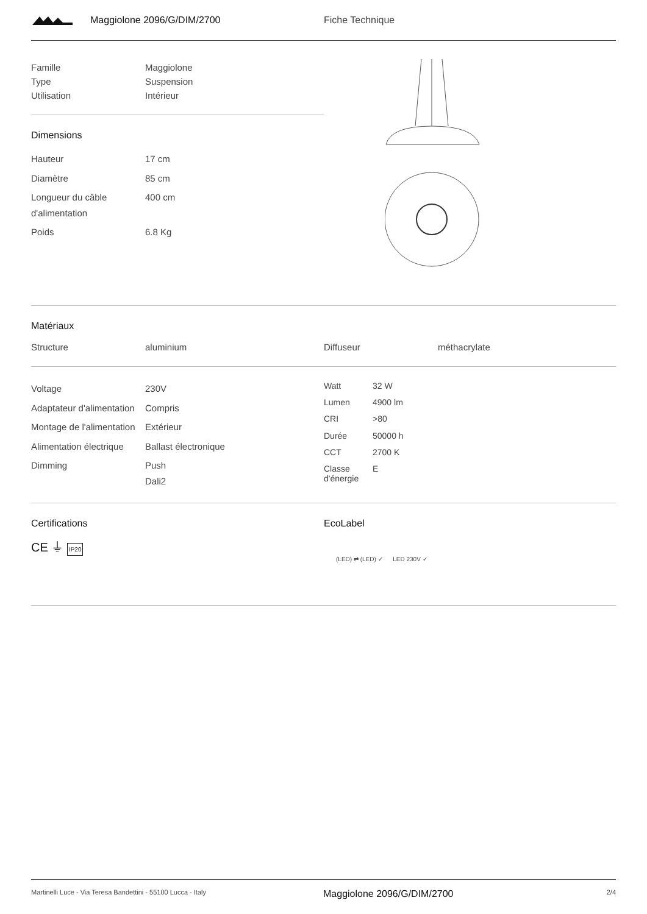Maggiolone 2096/G/DIM/2700 Fiche Technique
| Famille | Maggiolone |
| Type | Suspension |
| Utilisation | Intérieur |
Dimensions
| Hauteur | 17 cm |
| Diamètre | 85 cm |
| Longueur du câble d'alimentation | 400 cm |
| Poids | 6.8 Kg |
Matériaux
| Structure | aluminium | Diffuseur | méthacrylate |
| Voltage | 230V |
| Adaptateur d'alimentation | Compris |
| Montage de l'alimentation | Extérieur |
| Alimentation électrique | Ballast électronique |
| Dimming | Push Dali2 |
| Watt | 32 W |
| Lumen | 4900 lm |
| CRI | >80 |
| Durée | 50000 h |
| CCT | 2700 K |
| Classe d'énergie | E |
Certifications
CE ⏚ IP20
EcoLabel
(LED) ⇄ (LED) ✓ LED 230V ✓
Martinelli Luce - Via Teresa Bandettini - 55100 Lucca - Italy Maggiolone 2096/G/DIM/2700 2/4